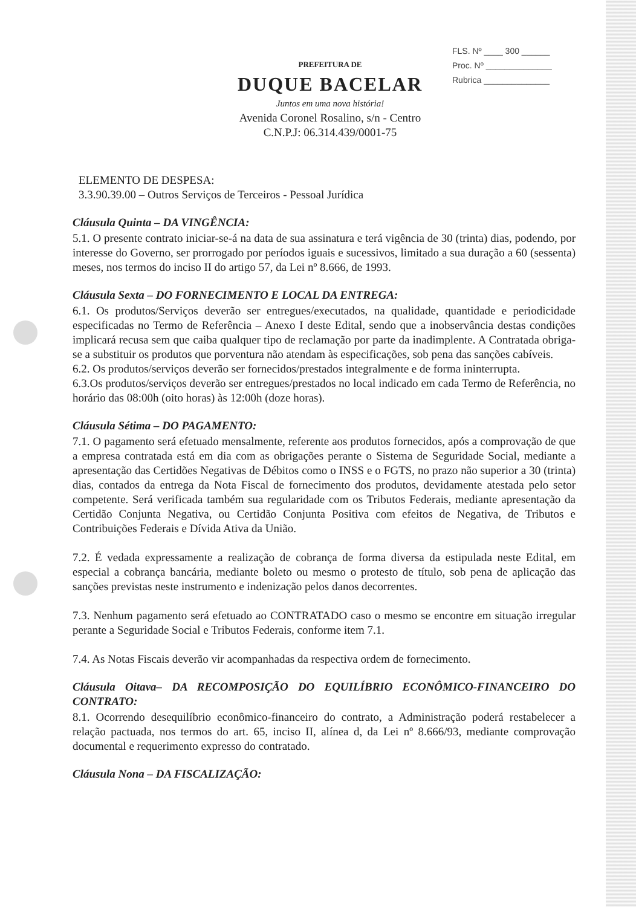FLS. Nº ____ 300 ______
Proc. Nº ______________
Rubrica ______________
PREFEITURA DE
DUQUE BACELAR
Juntos em uma nova história!
Avenida Coronel Rosalino, s/n - Centro
C.N.P.J: 06.314.439/0001-75
ELEMENTO DE DESPESA:
3.3.90.39.00 – Outros Serviços de Terceiros - Pessoal Jurídica
Cláusula Quinta – DA VINGÊNCIA:
5.1. O presente contrato iniciar-se-á na data de sua assinatura e terá vigência de 30 (trinta) dias, podendo, por interesse do Governo, ser prorrogado por períodos iguais e sucessivos, limitado a sua duração a 60 (sessenta) meses, nos termos do inciso II do artigo 57, da Lei nº 8.666, de 1993.
Cláusula Sexta – DO FORNECIMENTO E LOCAL DA ENTREGA:
6.1. Os produtos/Serviços deverão ser entregues/executados, na qualidade, quantidade e periodicidade especificadas no Termo de Referência – Anexo I deste Edital, sendo que a inobservância destas condições implicará recusa sem que caiba qualquer tipo de reclamação por parte da inadimplente. A Contratada obriga-se a substituir os produtos que porventura não atendam às especificações, sob pena das sanções cabíveis.
6.2. Os produtos/serviços deverão ser fornecidos/prestados integralmente e de forma ininterrupta.
6.3.Os produtos/serviços deverão ser entregues/prestados no local indicado em cada Termo de Referência, no horário das 08:00h (oito horas) às 12:00h (doze horas).
Cláusula Sétima – DO PAGAMENTO:
7.1. O pagamento será efetuado mensalmente, referente aos produtos fornecidos, após a comprovação de que a empresa contratada está em dia com as obrigações perante o Sistema de Seguridade Social, mediante a apresentação das Certidões Negativas de Débitos como o INSS e o FGTS, no prazo não superior a 30 (trinta) dias, contados da entrega da Nota Fiscal de fornecimento dos produtos, devidamente atestada pelo setor competente. Será verificada também sua regularidade com os Tributos Federais, mediante apresentação da Certidão Conjunta Negativa, ou Certidão Conjunta Positiva com efeitos de Negativa, de Tributos e Contribuições Federais e Dívida Ativa da União.
7.2. É vedada expressamente a realização de cobrança de forma diversa da estipulada neste Edital, em especial a cobrança bancária, mediante boleto ou mesmo o protesto de título, sob pena de aplicação das sanções previstas neste instrumento e indenização pelos danos decorrentes.
7.3. Nenhum pagamento será efetuado ao CONTRATADO caso o mesmo se encontre em situação irregular perante a Seguridade Social e Tributos Federais, conforme item 7.1.
7.4. As Notas Fiscais deverão vir acompanhadas da respectiva ordem de fornecimento.
Cláusula Oitava– DA RECOMPOSIÇÃO DO EQUILÍBRIO ECONÔMICO-FINANCEIRO DO CONTRATO:
8.1. Ocorrendo desequilíbrio econômico-financeiro do contrato, a Administração poderá restabelecer a relação pactuada, nos termos do art. 65, inciso II, alínea d, da Lei nº 8.666/93, mediante comprovação documental e requerimento expresso do contratado.
Cláusula Nona – DA FISCALIZAÇÃO: